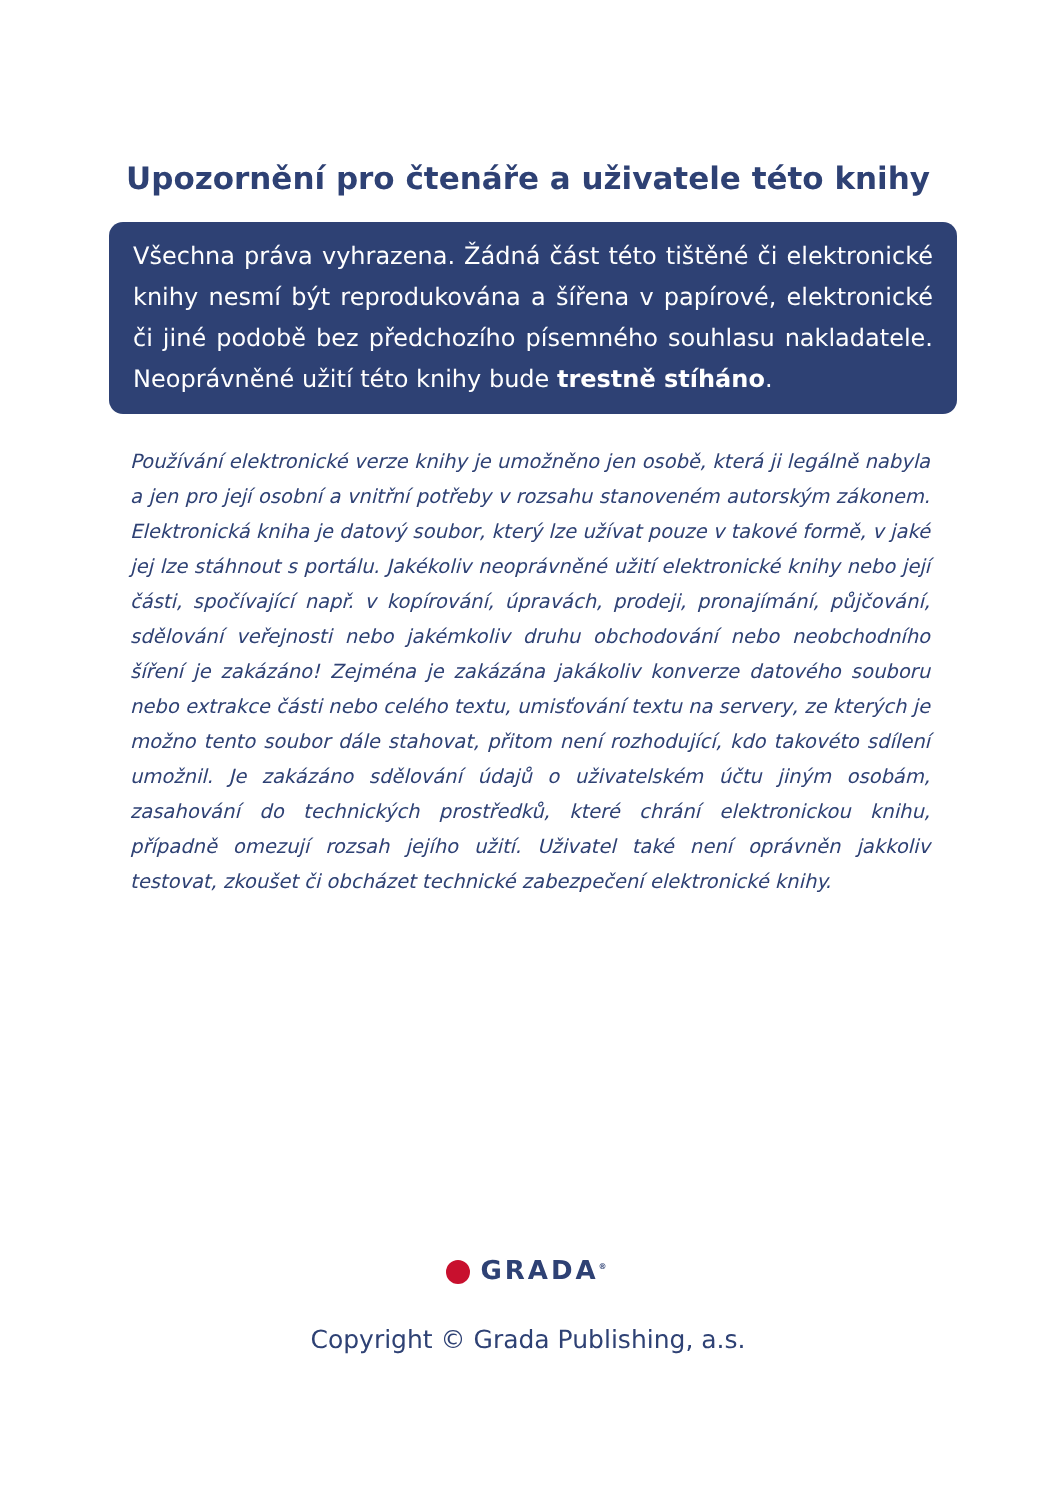Upozornění pro čtenáře a uživatele této knihy
Všechna práva vyhrazena. Žádná část této tištěné či elektronické knihy nesmí být reprodukována a šířena v papírové, elektronické či jiné podobě bez předchozího písemného souhlasu nakladatele. Neoprávněné užití této knihy bude trestně stíháno.
Používání elektronické verze knihy je umožněno jen osobě, která ji legálně nabyla a jen pro její osobní a vnitřní potřeby v rozsahu stanoveném autorským zákonem. Elektronická kniha je datový soubor, který lze užívat pouze v takové formě, v jaké jej lze stáhnout s portálu. Jakékoliv neoprávněné užití elektronické knihy nebo její části, spočívající např. v kopírování, úpravách, prodeji, pronajímání, půjčování, sdělování veřejnosti nebo jakémkoliv druhu obchodování nebo neobchodního šíření je zakázáno! Zejména je zakázána jakákoliv konverze datového souboru nebo extrakce části nebo celého textu, umisťování textu na servery, ze kterých je možno tento soubor dále stahovat, přitom není rozhodující, kdo takovéto sdílení umožnil. Je zakázáno sdělování údajů o uživatelském účtu jiným osobám, zasahování do technických prostředků, které chrání elektronickou knihu, případně omezují rozsah jejího užití. Uživatel také není oprávněn jakkoliv testovat, zkoušet či obcházet technické zabezpečení elektronické knihy.
GRADA<sup>®</sup>
Copyright © Grada Publishing, a.s.